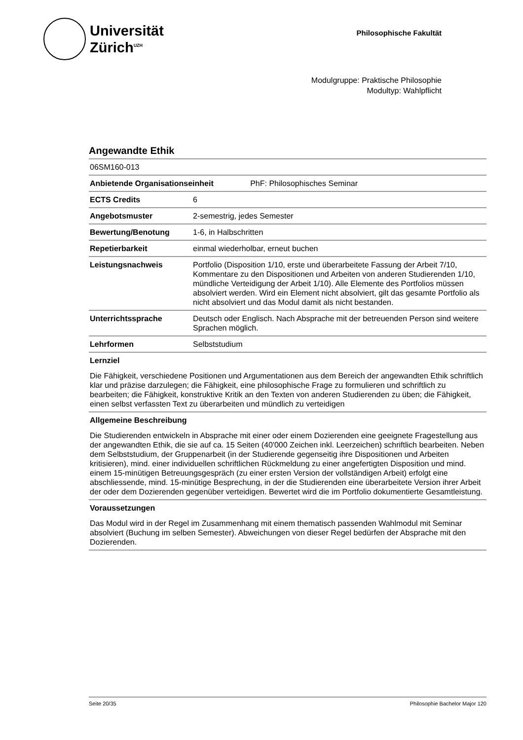Universität
Zürich<sup>UZH</sup>
Philosophische Fakultät
Modulgruppe: Praktische Philosophie
Modultyp: Wahlpflicht
Angewandte Ethik
06SM160-013
| Anbietende Organisationseinheit PhF: Philosophisches Seminar | |
| ECTS Credits | 6 |
| Angebotsmuster | 2-semestrig, jedes Semester |
| Bewertung/Benotung | 1-6, in Halbschritten |
| Repetierbarkeit | einmal wiederholbar, erneut buchen |
| Leistungsnachweis | Portfolio (Disposition 1/10, erste und überarbeitete Fassung der Arbeit 7/10, Kommentare zu den Dispositionen und Arbeiten von anderen Studierenden 1/10, mündliche Verteidigung der Arbeit 1/10). Alle Elemente des Portfolios müssen absolviert werden. Wird ein Element nicht absolviert, gilt das gesamte Portfolio als nicht absolviert und das Modul damit als nicht bestanden. |
| Unterrichtssprache | Deutsch oder Englisch. Nach Absprache mit der betreuenden Person sind weitere Sprachen möglich. |
| Lehrformen | Selbststudium |
Lernziel
Die Fähigkeit, verschiedene Positionen und Argumentationen aus dem Bereich der angewandten Ethik schriftlich klar und präzise darzulegen; die Fähigkeit, eine philosophische Frage zu formulieren und schriftlich zu bearbeiten; die Fähigkeit, konstruktive Kritik an den Texten von anderen Studierenden zu üben; die Fähigkeit, einen selbst verfassten Text zu überarbeiten und mündlich zu verteidigen
Allgemeine Beschreibung
Die Studierenden entwickeln in Absprache mit einer oder einem Dozierenden eine geeignete Fragestellung aus der angewandten Ethik, die sie auf ca. 15 Seiten (40'000 Zeichen inkl. Leerzeichen) schriftlich bearbeiten. Neben dem Selbststudium, der Gruppenarbeit (in der Studierende gegenseitig ihre Dispositionen und Arbeiten kritisieren), mind. einer individuellen schriftlichen Rückmeldung zu einer angefertigten Disposition und mind. einem 15-minütigen Betreuungsgespräch (zu einer ersten Version der vollständigen Arbeit) erfolgt eine abschliessende, mind. 15-minütige Besprechung, in der die Studierenden eine überarbeitete Version ihrer Arbeit der oder dem Dozierenden gegenüber verteidigen. Bewertet wird die im Portfolio dokumentierte Gesamtleistung.
Voraussetzungen
Das Modul wird in der Regel im Zusammenhang mit einem thematisch passenden Wahlmodul mit Seminar absolviert (Buchung im selben Semester). Abweichungen von dieser Regel bedürfen der Absprache mit den Dozierenden.
Seite 20/35 Philosophie Bachelor Major 120